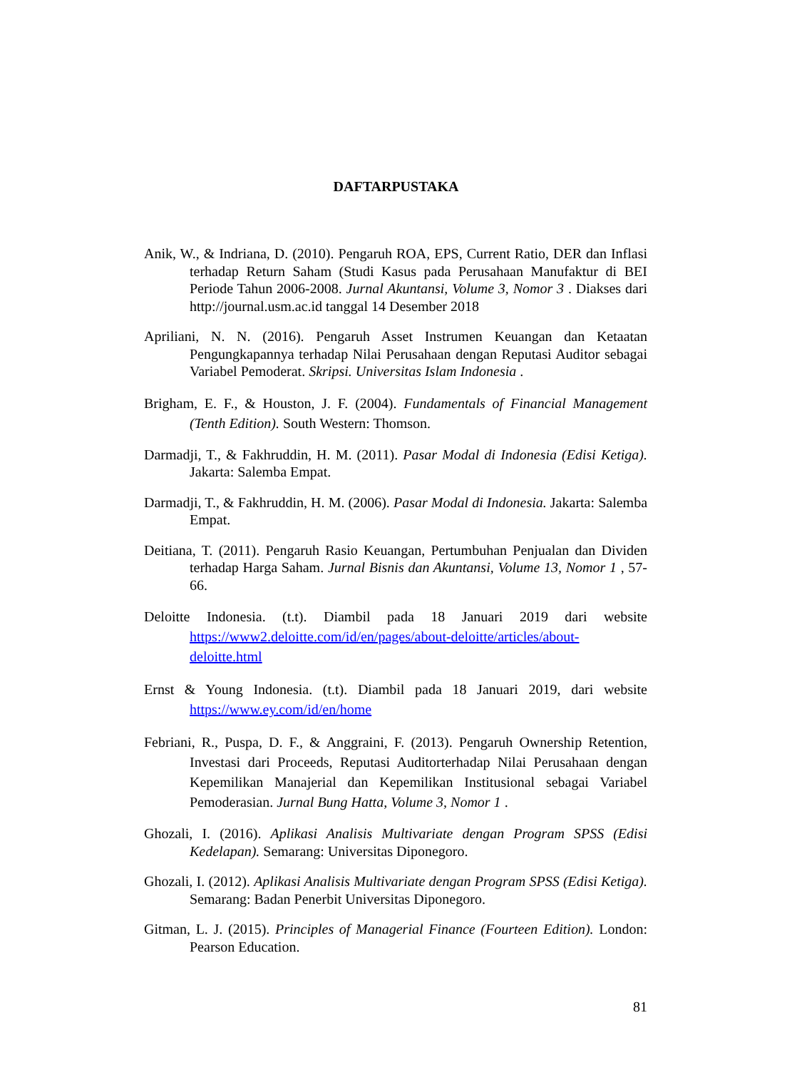DAFTARPUSTAKA
Anik, W., & Indriana, D. (2010). Pengaruh ROA, EPS, Current Ratio, DER dan Inflasi terhadap Return Saham (Studi Kasus pada Perusahaan Manufaktur di BEI Periode Tahun 2006-2008. Jurnal Akuntansi, Volume 3, Nomor 3 . Diakses dari http://journal.usm.ac.id tanggal 14 Desember 2018
Apriliani, N. N. (2016). Pengaruh Asset Instrumen Keuangan dan Ketaatan Pengungkapannya terhadap Nilai Perusahaan dengan Reputasi Auditor sebagai Variabel Pemoderat. Skripsi. Universitas Islam Indonesia .
Brigham, E. F., & Houston, J. F. (2004). Fundamentals of Financial Management (Tenth Edition). South Western: Thomson.
Darmadji, T., & Fakhruddin, H. M. (2011). Pasar Modal di Indonesia (Edisi Ketiga). Jakarta: Salemba Empat.
Darmadji, T., & Fakhruddin, H. M. (2006). Pasar Modal di Indonesia. Jakarta: Salemba Empat.
Deitiana, T. (2011). Pengaruh Rasio Keuangan, Pertumbuhan Penjualan dan Dividen terhadap Harga Saham. Jurnal Bisnis dan Akuntansi, Volume 13, Nomor 1 , 57-66.
Deloitte Indonesia. (t.t). Diambil pada 18 Januari 2019 dari website https://www2.deloitte.com/id/en/pages/about-deloitte/articles/about-deloitte.html
Ernst & Young Indonesia. (t.t). Diambil pada 18 Januari 2019, dari website https://www.ey.com/id/en/home
Febriani, R., Puspa, D. F., & Anggraini, F. (2013). Pengaruh Ownership Retention, Investasi dari Proceeds, Reputasi Auditorterhadap Nilai Perusahaan dengan Kepemilikan Manajerial dan Kepemilikan Institusional sebagai Variabel Pemoderasian. Jurnal Bung Hatta, Volume 3, Nomor 1 .
Ghozali, I. (2016). Aplikasi Analisis Multivariate dengan Program SPSS (Edisi Kedelapan). Semarang: Universitas Diponegoro.
Ghozali, I. (2012). Aplikasi Analisis Multivariate dengan Program SPSS (Edisi Ketiga). Semarang: Badan Penerbit Universitas Diponegoro.
Gitman, L. J. (2015). Principles of Managerial Finance (Fourteen Edition). London: Pearson Education.
81